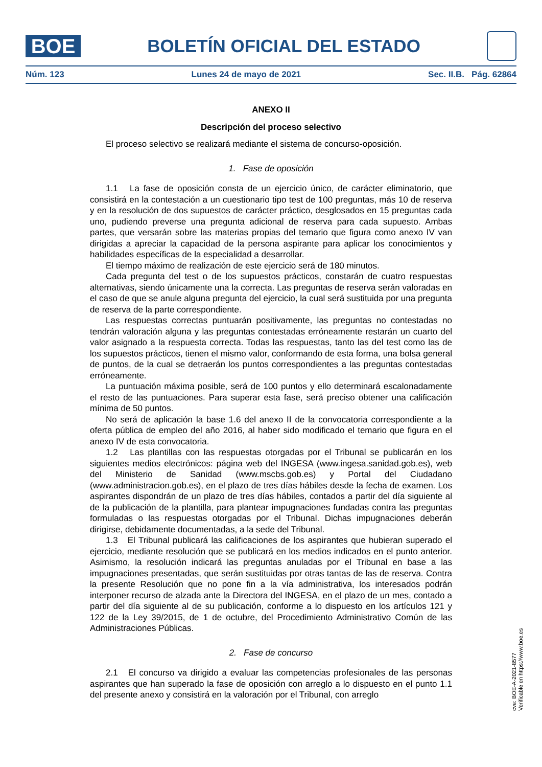BOE
BOLETÍN OFICIAL DEL ESTADO
Núm. 123 Lunes 24 de mayo de 2021 Sec. II.B. Pág. 62864
ANEXO II
Descripción del proceso selectivo
El proceso selectivo se realizará mediante el sistema de concurso-oposición.
1. Fase de oposición
1.1 La fase de oposición consta de un ejercicio único, de carácter eliminatorio, que consistirá en la contestación a un cuestionario tipo test de 100 preguntas, más 10 de reserva y en la resolución de dos supuestos de carácter práctico, desglosados en 15 preguntas cada uno, pudiendo preverse una pregunta adicional de reserva para cada supuesto. Ambas partes, que versarán sobre las materias propias del temario que figura como anexo IV van dirigidas a apreciar la capacidad de la persona aspirante para aplicar los conocimientos y habilidades específicas de la especialidad a desarrollar.
El tiempo máximo de realización de este ejercicio será de 180 minutos.
Cada pregunta del test o de los supuestos prácticos, constarán de cuatro respuestas alternativas, siendo únicamente una la correcta. Las preguntas de reserva serán valoradas en el caso de que se anule alguna pregunta del ejercicio, la cual será sustituida por una pregunta de reserva de la parte correspondiente.
Las respuestas correctas puntuarán positivamente, las preguntas no contestadas no tendrán valoración alguna y las preguntas contestadas erróneamente restarán un cuarto del valor asignado a la respuesta correcta. Todas las respuestas, tanto las del test como las de los supuestos prácticos, tienen el mismo valor, conformando de esta forma, una bolsa general de puntos, de la cual se detraerán los puntos correspondientes a las preguntas contestadas erróneamente.
La puntuación máxima posible, será de 100 puntos y ello determinará escalonadamente el resto de las puntuaciones. Para superar esta fase, será preciso obtener una calificación mínima de 50 puntos.
No será de aplicación la base 1.6 del anexo II de la convocatoria correspondiente a la oferta pública de empleo del año 2016, al haber sido modificado el temario que figura en el anexo IV de esta convocatoria.
1.2 Las plantillas con las respuestas otorgadas por el Tribunal se publicarán en los siguientes medios electrónicos: página web del INGESA (www.ingesa.sanidad.gob.es), web del Ministerio de Sanidad (www.mscbs.gob.es) y Portal del Ciudadano (www.administracion.gob.es), en el plazo de tres días hábiles desde la fecha de examen. Los aspirantes dispondrán de un plazo de tres días hábiles, contados a partir del día siguiente al de la publicación de la plantilla, para plantear impugnaciones fundadas contra las preguntas formuladas o las respuestas otorgadas por el Tribunal. Dichas impugnaciones deberán dirigirse, debidamente documentadas, a la sede del Tribunal.
1.3 El Tribunal publicará las calificaciones de los aspirantes que hubieran superado el ejercicio, mediante resolución que se publicará en los medios indicados en el punto anterior. Asimismo, la resolución indicará las preguntas anuladas por el Tribunal en base a las impugnaciones presentadas, que serán sustituidas por otras tantas de las de reserva. Contra la presente Resolución que no pone fin a la vía administrativa, los interesados podrán interponer recurso de alzada ante la Directora del INGESA, en el plazo de un mes, contado a partir del día siguiente al de su publicación, conforme a lo dispuesto en los artículos 121 y 122 de la Ley 39/2015, de 1 de octubre, del Procedimiento Administrativo Común de las Administraciones Públicas.
2. Fase de concurso
2.1 El concurso va dirigido a evaluar las competencias profesionales de las personas aspirantes que han superado la fase de oposición con arreglo a lo dispuesto en el punto 1.1 del presente anexo y consistirá en la valoración por el Tribunal, con arreglo
cve: BOE-A-2021-8577
Verificable en https://www.boe.es